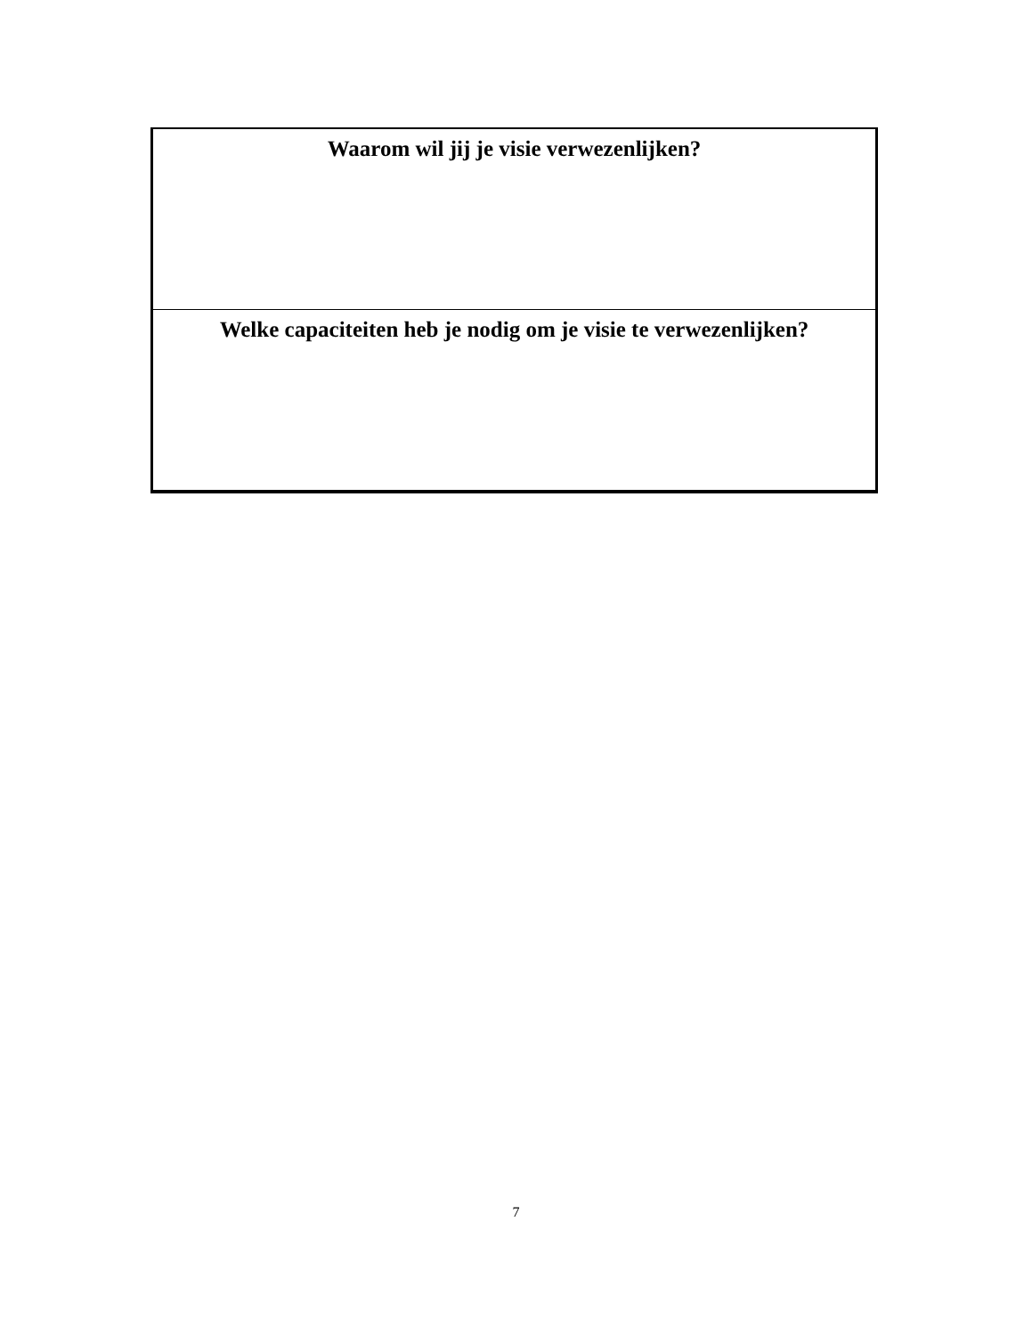| Waarom wil jij je visie verwezenlijken? |
| --- |
| Welke capaciteiten heb je nodig om je visie te verwezenlijken? |
7